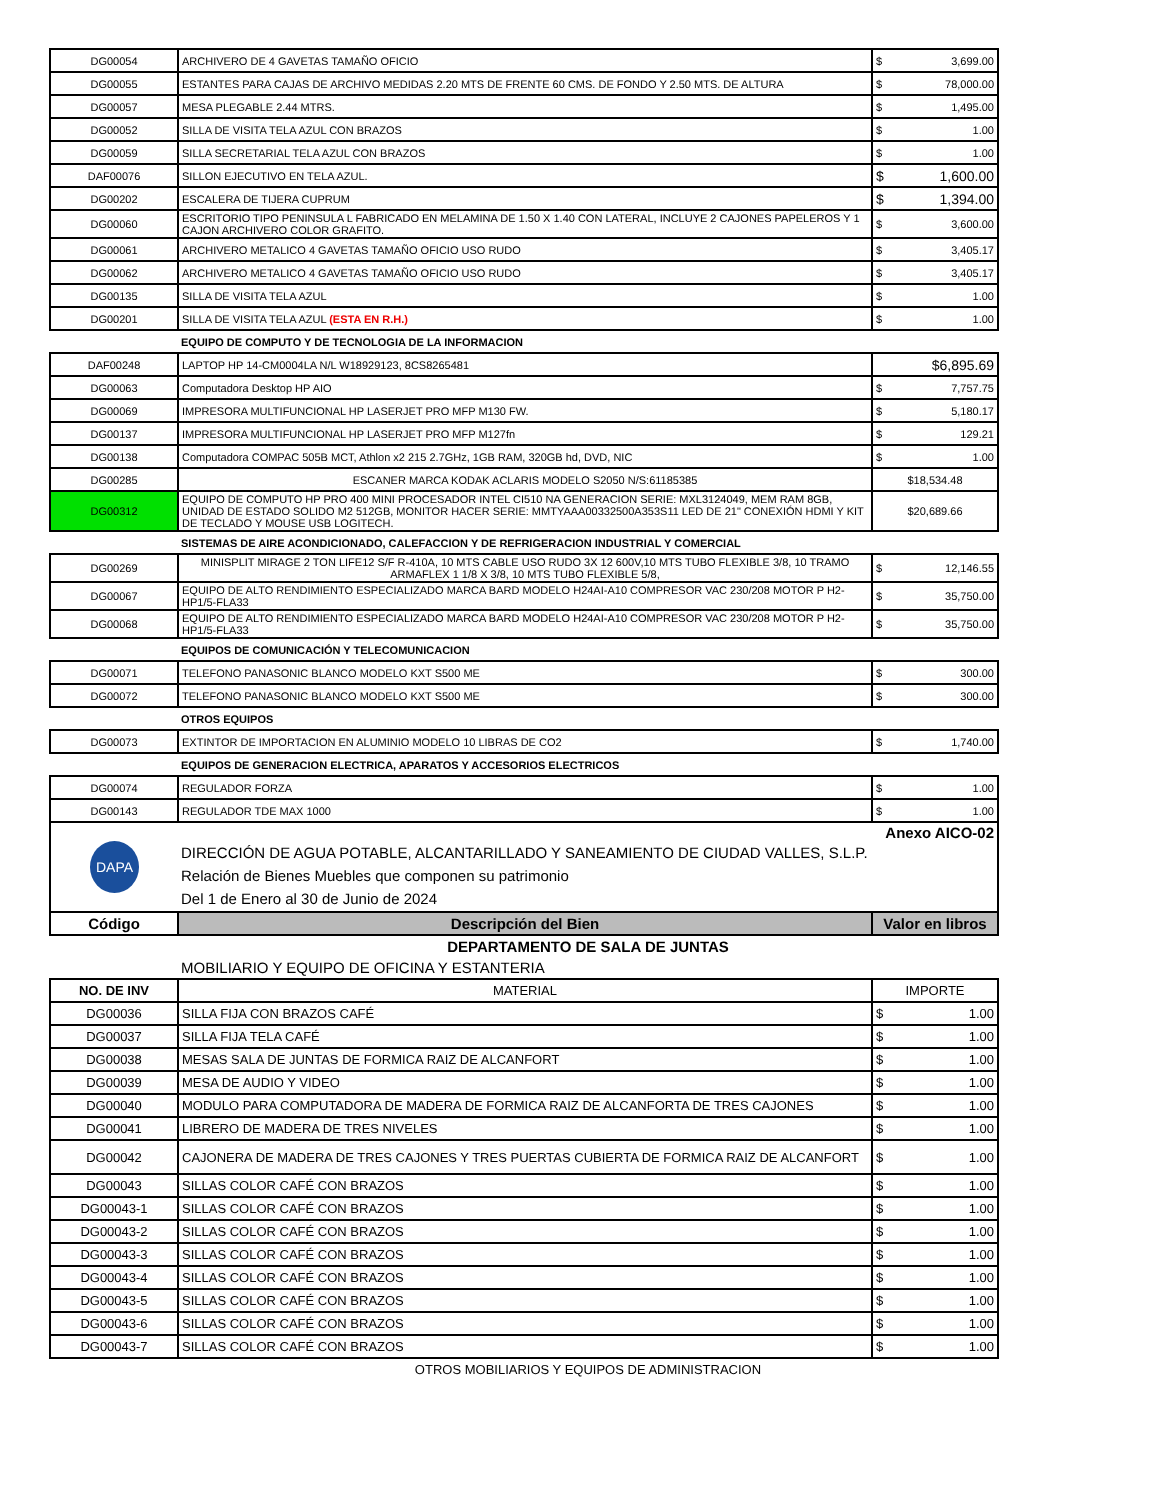| DG00054 | ARCHIVERO DE 4 GAVETAS TAMAÑO OFICIO | $ | 3,699.00 |
| DG00055 | ESTANTES PARA CAJAS DE ARCHIVO MEDIDAS 2.20 MTS DE FRENTE 60 CMS. DE FONDO Y 2.50 MTS. DE ALTURA | $ | 78,000.00 |
| DG00057 | MESA PLEGABLE 2.44 MTRS. | $ | 1,495.00 |
| DG00052 | SILLA DE VISITA TELA AZUL CON BRAZOS | $ | 1.00 |
| DG00059 | SILLA SECRETARIAL TELA AZUL CON BRAZOS | $ | 1.00 |
| DAF00076 | SILLON EJECUTIVO EN TELA AZUL. | $ | 1,600.00 |
| DG00202 | ESCALERA DE TIJERA CUPRUM | $ | 1,394.00 |
| DG00060 | ESCRITORIO TIPO PENINSULA L FABRICADO EN MELAMINA DE 1.50 X 1.40 CON LATERAL, INCLUYE 2 CAJONES PAPELEROS Y 1 CAJON ARCHIVERO COLOR GRAFITO. | $ | 3,600.00 |
| DG00061 | ARCHIVERO METALICO 4 GAVETAS TAMAÑO OFICIO USO RUDO | $ | 3,405.17 |
| DG00062 | ARCHIVERO METALICO 4 GAVETAS TAMAÑO OFICIO USO RUDO | $ | 3,405.17 |
| DG00135 | SILLA DE VISITA TELA AZUL | $ | 1.00 |
| DG00201 | SILLA DE VISITA TELA AZUL (ESTA EN R.H.) | $ | 1.00 |
| | EQUIPO DE COMPUTO Y DE TECNOLOGIA DE LA INFORMACION | | |
| DAF00248 | LAPTOP HP 14-CM0004LA N/L W18929123, 8CS8265481 | $6,895.69 | |
| DG00063 | Computadora Desktop HP AIO | $ | 7,757.75 |
| DG00069 | IMPRESORA MULTIFUNCIONAL HP LASERJET PRO MFP M130 FW. | $ | 5,180.17 |
| DG00137 | IMPRESORA MULTIFUNCIONAL HP LASERJET PRO MFP M127fn | $ | 129.21 |
| DG00138 | Computadora COMPAC 505B MCT, Athlon x2 215 2.7GHz, 1GB RAM, 320GB hd, DVD, NIC | $ | 1.00 |
| DG00285 | ESCANER MARCA KODAK ACLARIS MODELO S2050 N/S:61185385 | $18,534.48 | |
| DG00312 | EQUIPO DE COMPUTO HP PRO 400 MINI PROCESADOR INTEL CI510 NA GENERACION SERIE: MXL3124049, MEM RAM 8GB, UNIDAD DE ESTADO SOLIDO M2 512GB, MONITOR HACER SERIE: MMTYAAA00332500A353S11 LED DE 21" CONEXIÓN HDMI Y KIT DE TECLADO Y MOUSE USB LOGITECH. | $20,689.66 | |
| | SISTEMAS DE AIRE ACONDICIONADO, CALEFACCION Y DE REFRIGERACION INDUSTRIAL Y COMERCIAL | | |
| DG00269 | MINISPLIT MIRAGE 2 TON LIFE12 S/F R-410A, 10 MTS CABLE USO RUDO 3X 12 600V,10 MTS TUBO FLEXIBLE 3/8, 10 TRAMO ARMAFLEX 1 1/8 X 3/8, 10 MTS TUBO FLEXIBLE 5/8, | $ | 12,146.55 |
| DG00067 | EQUIPO DE ALTO RENDIMIENTO ESPECIALIZADO MARCA BARD MODELO H24AI-A10 COMPRESOR VAC 230/208 MOTOR P H2-HP1/5-FLA33 | $ | 35,750.00 |
| DG00068 | EQUIPO DE ALTO RENDIMIENTO ESPECIALIZADO MARCA BARD MODELO H24AI-A10 COMPRESOR VAC 230/208 MOTOR P H2-HP1/5-FLA33 | $ | 35,750.00 |
| | EQUIPOS DE COMUNICACIÓN Y TELECOMUNICACION | | |
| DG00071 | TELEFONO PANASONIC BLANCO MODELO KXT S500 ME | $ | 300.00 |
| DG00072 | TELEFONO PANASONIC BLANCO MODELO KXT S500 ME | $ | 300.00 |
| | OTROS EQUIPOS | | |
| DG00073 | EXTINTOR DE IMPORTACION EN ALUMINIO MODELO 10 LIBRAS DE CO2 | $ | 1,740.00 |
| | EQUIPOS DE GENERACION ELECTRICA, APARATOS Y ACCESORIOS ELECTRICOS | | |
| DG00074 | REGULADOR FORZA | $ | 1.00 |
| DG00143 | REGULADOR TDE MAX 1000 | $ | 1.00 |
| DAPA | Anexo AICO-02 DIRECCIÓN DE AGUA POTABLE, ALCANTARILLADO Y SANEAMIENTO DE CIUDAD VALLES, S.L.P. Relación de Bienes Muebles que componen su patrimonio Del 1 de Enero al 30 de Junio de 2024 | | |
| Código | Descripción del Bien | Valor en libros | |
| | DEPARTAMENTO DE SALA DE JUNTAS | | |
| | MOBILIARIO Y EQUIPO DE OFICINA Y ESTANTERIA | | |
| NO. DE INV | MATERIAL | IMPORTE | |
| DG00036 | SILLA FIJA CON BRAZOS CAFÉ | $ | 1.00 |
| DG00037 | SILLA FIJA TELA CAFÉ | $ | 1.00 |
| DG00038 | MESAS SALA DE JUNTAS DE FORMICA RAIZ DE ALCANFORT | $ | 1.00 |
| DG00039 | MESA DE AUDIO Y VIDEO | $ | 1.00 |
| DG00040 | MODULO PARA COMPUTADORA DE MADERA DE FORMICA RAIZ DE ALCANFORTA DE TRES CAJONES | $ | 1.00 |
| DG00041 | LIBRERO DE MADERA DE TRES NIVELES | $ | 1.00 |
| DG00042 | CAJONERA DE MADERA DE TRES CAJONES Y TRES PUERTAS CUBIERTA DE FORMICA RAIZ DE ALCANFORT | $ | 1.00 |
| DG00043 | SILLAS COLOR CAFÉ CON BRAZOS | $ | 1.00 |
| DG00043-1 | SILLAS COLOR CAFÉ CON BRAZOS | $ | 1.00 |
| DG00043-2 | SILLAS COLOR CAFÉ CON BRAZOS | $ | 1.00 |
| DG00043-3 | SILLAS COLOR CAFÉ CON BRAZOS | $ | 1.00 |
| DG00043-4 | SILLAS COLOR CAFÉ CON BRAZOS | $ | 1.00 |
| DG00043-5 | SILLAS COLOR CAFÉ CON BRAZOS | $ | 1.00 |
| DG00043-6 | SILLAS COLOR CAFÉ CON BRAZOS | $ | 1.00 |
| DG00043-7 | SILLAS COLOR CAFÉ CON BRAZOS | $ | 1.00 |
| | OTROS MOBILIARIOS Y EQUIPOS DE ADMINISTRACION | | |